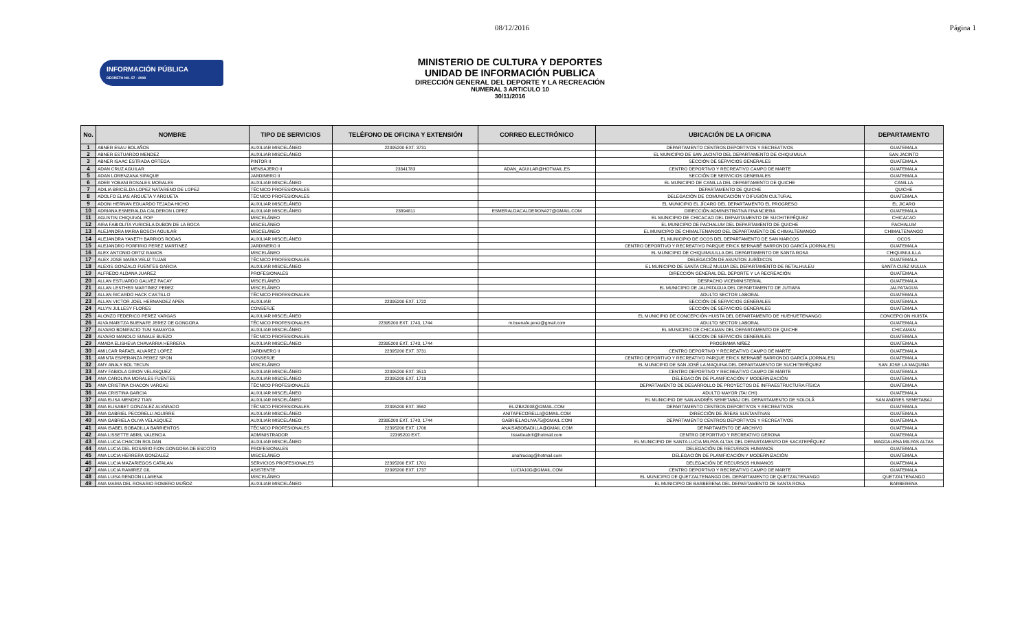08/12/2016 Página 1
INFORMACIÓN PÚBLICA
DECRETO NO. 57 - 2008
MINISTERIO DE CULTURA Y DEPORTES
UNIDAD DE INFORMACIÓN PUBLICA
DIRECCIÓN GENERAL DEL DEPORTE Y LA RECREACIÓN
NUMERAL 3 ARTICULO 10
30/11/2016
| No. | NOMBRE | TIPO DE SERVICIOS | TELÉFONO DE OFICINA Y EXTENSIÓN | CORREO ELECTRÓNICO | UBICACIÓN DE LA OFICINA | DEPARTAMENTO |
| --- | --- | --- | --- | --- | --- | --- |
| 1 | ABNER ESAU BOLAÑOS | AUXILIAR MISCELÁNEO | 22395200 EXT. 3731 | | DEPARTAMENTO CENTROS DEPORTIVOS Y RECREATIVOS | GUATEMALA |
| 2 | ABNER ESTUARDO MENDEZ | AUXILIAR MISCELÁNEO | | | EL MUNICIPIO DE SAN JACINTO DEL DEPARTAMENTO DE CHIQUIMULA | SAN JACINTO |
| 3 | ABNER ISAAC ESTRADA ORTEGA | PINTOR II | | | SECCIÓN DE SERVICIOS GENERALES | GUATEMALA |
| 4 | ADAN CRUZ AGUILAR | MENSAJERO II | 23341783 | ADAN_AGUILAR@HOTMAIL.ES | CENTRO DEPORTIVO Y RECREATIVO CAMPO DE MARTE | GUATEMALA |
| 5 | ADAN LORENZANA SIPAQUE | JARDINERO II | | | SECCIÓN DE SERVICIOS GENERALES | GUATEMALA |
| 6 | ADER YOBANI ROSALES MORALES | AUXILIAR MISCELÁNEO | | | EL MUNICIPIO DE CANILLA DEL DEPARTAMENTO DE QUICHE | CANILLA |
| 7 | ADILIA BRICELDA LOPEZ NATARENO DE LOPEZ | TÉCNICO PROFESIONALES | | | DEPARTAMENTO DE QUICHE | QUICHE |
| 8 | ADOLFO ELIAS ARGUETA Y ARGUETA | TÉCNICO PROFESIONALES | | | DELEGACIÓN DE COMUNICACIÓN Y DIFUSIÓN CULTURAL | GUATEMALA |
| 9 | ADONI HERNAN EDUARDO TEJADA HICHO | AUXILIAR MISCELÁNEO | | | EL MUNICIPIO EL JÍCARO DEL DEPARTAMENTO EL PROGRESO | EL JICARO |
| 10 | ADRIANA ESMERALDA CALDERON LOPEZ | AUXILIAR MISCELÁNEO | 23894811 | ESMERALDACALDERON427@GMAIL.COM | DIRECCIÓN ADMINISTRATIVA FINANCIERA | GUATEMALA |
| 11 | AGUSTIN CHIQUIVAL POP | MISCELÁNEO | | | EL MUNICIPIO DE CHICACAO DEL DEPARTAMENTO DE SUCHITEPÉQUEZ | CHICACAO |
| 12 | AIRA FABIOLITA YURICELA DUBON DE LA ROCA | MISCELÁNEO | | | EL MUNICIPIO DE PACHALUM DEL DEPARTAMENTO DE QUICHE | PACHALUM |
| 13 | ALEJANDRA MARIA BOSCH AGUILAR | MISCELÁNEO | | | EL MUNICIPIO DE CHIMALTENANGO DEL DEPARTAMENTO DE CHIMALTENANGO | CHIMALTENANGO |
| 14 | ALEJANDRA YANETH BARRIOS RODAS | AUXILIAR MISCELÁNEO | | | EL MUNICIPIO DE OCOS DEL DEPARTAMENTO DE SAN MARCOS | OCOS |
| 15 | ALEJANDRO PORFIRIO PEREZ MARTINEZ | JARDINERO II | | | CENTRO DEPORTIVO Y RECREATIVO PARQUE ERICK BERNABÉ BARRONDO GARCÍA (JORNALES) | GUATEMALA |
| 16 | ALEX ANTONIO ORTIZ RAMOS | MISCELÁNEO | | | EL MUNICIPIO DE CHIQUIMULILLA DEL DEPARTAMENTO DE SANTA ROSA | CHIQUIMULILLA |
| 17 | ALEX JOSE MARIA VELIZ TUJAB | TÉCNICO PROFESIONALES | | | DELEGACIÓN DE ASUNTOS JURÍDICOS | GUATEMALA |
| 18 | ALEXIS GONZALO FUENTES GARCIA | AUXILIAR MISCELÁNEO | | | EL MUNICIPIO DE SANTA CRUZ MULUA DEL DEPARTAMENTO DE RETALHULEU | SANTA CURZ MULUA |
| 19 | ALFREDO ALDANA JUAREZ | PROFESIONALES | | | DIRECCIÓN GENERAL DEL DEPORTE Y LA RECREACIÓN | GUATEMALA |
| 20 | ALLAN ESTUARDO GALVEZ PACAY | MISCELÁNEO | | | DESPACHO VICEMINISTERIAL | GUATEMALA |
| 21 | ALLAN LESTHER MARTINEZ PEREZ | MISCELÁNEO | | | EL MUNICIPIO DE JALPATAGUA DEL DEPARTAMENTO DE JUTIAPA | JALPATAGUA |
| 22 | ALLAN RICARDO HACK CASTILLO | TÉCNICO PROFESIONALES | | | ADULTO SECTOR LABORAL | GUATEMALA |
| 23 | ALLAN VICTOR JOEL HERNANDEZ APEN | AUXILIAR | 22395200 EXT. 1722 | | SECCIÓN DE SERVICIOS GENERALES | GUATEMALA |
| 24 | ALLYN JULLESY FLORES | CONSERJE | | | SECCIÓN DE SERVICIOS GENERALES | GUATEMALA |
| 25 | ALONZO FEDERICO PEREZ VARGAS | AUXILIAR MISCELÁNEO | | | EL MUNICIPIO DE CONCEPCIÓN HUISTA DEL DEPARTAMENTO DE HUEHUETENANGO | CONCEPCION HUISTA |
| 26 | ALVA MARITZA BUENAFE JEREZ DE GONGORA | TÉCNICO PROFESIONALES | 22395200 EXT. 1743, 1744 | m.buenafe.jerez@gmail.com | ADULTO SECTOR LABORAL | GUATEMALA |
| 27 | ALVARO BONIFACIO TUM SAMAYOA | AUXILIAR MISCELÁNEO | | | EL MUNICIPIO DE CHICAMAN DEL DEPARTAMENTO DE QUICHE | CHICAMAN |
| 28 | ALVARO MANOLO SUMALE BUEZO | TÉCNICO PROFESIONALES | | | SECCION DE SERVICIOS GENERALES | GUATEMALA |
| 29 | AMADA ELISHEVA CHAVARRIA HERRERA | AUXILIAR MISCELÁNEO | 22395200 EXT. 1743, 1744 | | PROGRAMA NIÑEZ | GUATEMALA |
| 30 | AMILCAR RAFAEL ALVAREZ LOPEZ | JARDINERO II | 22395200 EXT. 3731 | | CENTRO DEPORTIVO Y RECREATIVO CAMPO DE MARTE | GUATEMALA |
| 31 | AMINTA ESPERANZA PEREZ SPON | CONSERJE | | | CENTRO DEPORTIVO Y RECREATIVO PARQUE ERICK BERNABÉ BARRONDO GARCÍA (JORNALES) | GUATEMALA |
| 32 | AMY ANALY BOL TECUN | MISCELÁNEO | | | EL MUNICIPIO DE SAN JOSÉ LA MAQUINA DEL DEPARTAMENTO DE SUCHITEPÉQUEZ | SAN JOSE LA MAQUINA |
| 33 | AMY FABIOLA GIRON VELASQUEZ | AUXILIAR MISCELÁNEO | 22395200 EXT. 3513 | | CENTRO DEPORTIVO Y RECREATIVO CAMPO DE MARTE | GUATEMALA |
| 34 | ANA CAROLINA MORALES FUENTES | AUXILIAR MISCELÁNEO | 22395200 EXT. 1719 | | DELEGACIÓN DE PLANIFICACIÓN Y MODERNIZACIÓN | GUATEMALA |
| 35 | ANA CRISTINA CHACON VARGAS | TÉCNICO PROFESIONALES | | | DEPARTAMENTO DE DESARROLLO DE PROYECTOS DE INFRAESTRUCTURA FÍSICA | GUATEMALA |
| 36 | ANA CRISTINA GARCIA | AUXILIAR MISCELÁNEO | | | ADULTO MAYOR (TAI CHI) | GUATEMALA |
| 37 | ANA ELISA MENDEZ TIAN | AUXILIAR MISCELÁNEO | | | EL MUNICIPIO DE SAN ANDRÉS SEMETABAJ DEL DEPARTAMENTO DE SOLOLÁ | SAN ANDRES SEMETABAJ |
| 38 | ANA ELISABET GONZALEZ ALVARADO | TÉCNICO PROFESIONALES | 22395200 EXT. 3562 | ELIZBA2008@GMAIL.COM | DEPARTAMENTO CENTROS DEPORTIVOS Y RECREATIVOS | GUATEMALA |
| 39 | ANA GABRIEL PECORELLI AGUIRRE | AUXILIAR MISCELÁNEO | | ANITAPECORELLI@GMAIL.COM | DIRECCIÓN DE ÁREAS SUSTANTIVAS | GUATEMALA |
| 40 | ANA GABRIELA OLIVA VELASQUEZ | AUXILIAR MISCELÁNEO | 22395200 EXT. 1743, 1744 | GABRIELAOLIVA75@GMAIL.COM | DEPARTAMENTO CENTROS DEPORTIVOS Y RECREATIVOS | GUATEMALA |
| 41 | ANA ISABEL BOBADILLA BARRIENTOS | TÉCNICO PROFESIONALES | 22395200 EXT. 1706 | ANAISABOBADILLA@GMAIL.COM | DEPARTAMENTO DE ARCHIVO | GUATEMALA |
| 42 | ANA LISSETTE ABRIL VALENCIA | ADMINISTRADOR | 22395200 EXT. | lissetteabril@hotmail.com | CENTRO DEPORTIVO Y RECREATIVO GERONA | GUATEMALA |
| 43 | ANA LUCIA CHACON ROLDAN | AUXILIAR MISCELÁNEO | | | EL MUNICIPIO DE SANTA LUCIA MILPAS ALTAS DEL DEPARTAMENTO DE SACATEPÉQUEZ | MAGDALENA MILPAS ALTAS |
| 44 | ANA LUCIA DEL ROSARIO FION GONGORA DE ESCOTO | PROFESIONALES | | | DELEGACIÓN DE RECURSOS HUMANOS | GUATEMALA |
| 45 | ANA LUCIA HERRERA GONZALEZ | MISCELÁNEO | | anahluciag@hotmail.com | DELEGACIÓN DE PLANIFICACIÓN Y MODERNIZACIÓN | GUATEMALA |
| 46 | ANA LUCIA MAZARIEGOS CATALAN | SERVICIOS PROFESIONALES | 22395200 EXT. 1701 | | DELEGACIÓN DE RECURSOS HUMANOS | GUATEMALA |
| 47 | ANA LUCIA RAMIREZ GIL | ASISTENTE | 22395200 EXT. 1737 | LUCIA10G@GMAIL.COM | CENTRO DEPORTIVO Y RECREATIVO CAMPO DE MARTE | GUATEMALA |
| 48 | ANA LUISA RENDON LLARENA | MISCELÁNEO | | | EL MUNICIPIO DE QUETZALTENANGO DEL DEPARTAMENTO DE QUETZALTENANGO | QUETZALTENANGO |
| 49 | ANA MARIA DEL ROSARIO ROMERO MUÑOZ | AUXILIAR MISCELÁNEO | | | EL MUNICIPIO DE BARBERENA DEL DEPARTAMENTO DE SANTA ROSA | BARBERENA |